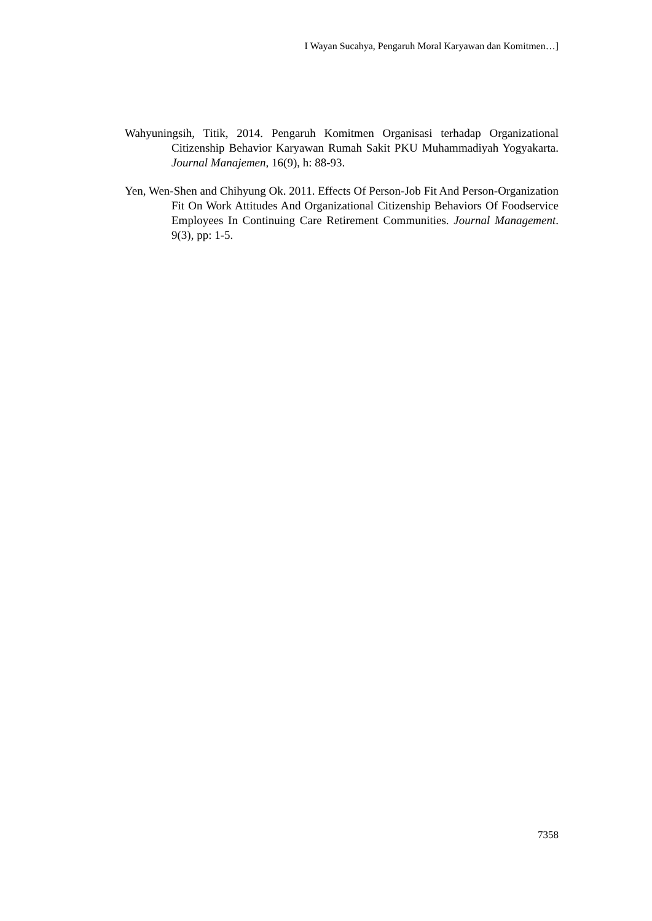I Wayan Sucahya, Pengaruh Moral Karyawan dan Komitmen…]
Wahyuningsih, Titik, 2014. Pengaruh Komitmen Organisasi terhadap Organizational Citizenship Behavior Karyawan Rumah Sakit PKU Muhammadiyah Yogyakarta. Journal Manajemen, 16(9), h: 88-93.
Yen, Wen-Shen and Chihyung Ok. 2011. Effects Of Person-Job Fit And Person-Organization Fit On Work Attitudes And Organizational Citizenship Behaviors Of Foodservice Employees In Continuing Care Retirement Communities. Journal Management. 9(3), pp: 1-5.
7358